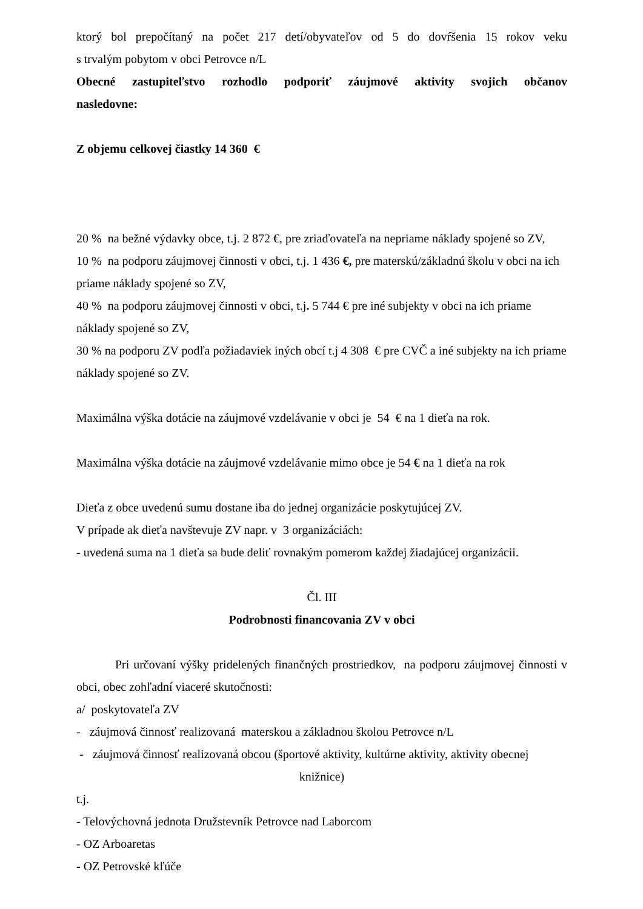ktorý bol prepočítaný na počet 217 detí/obyvateľov od 5 do dovŕšenia 15 rokov veku
s trvalým pobytom v obci Petrovce n/L
Obecné zastupiteľstvo rozhodlo podporiť záujmové aktivity svojich občanov
nasledovne:
Z objemu celkovej čiastky 14 360 €
20 % na bežné výdavky obce, t.j. 2 872 €, pre zriaďovateľa na nepriame náklady spojené so ZV,
10 % na podporu záujmovej činnosti v obci, t.j. 1 436 €, pre materskú/základnú školu v obci na ich priame náklady spojené so ZV,
40 % na podporu záujmovej činnosti v obci, t.j. 5 744 € pre iné subjekty v obci na ich priame náklady spojené so ZV,
30 % na podporu ZV podľa požiadaviek iných obcí t.j 4 308 € pre CVČ a iné subjekty na ich priame náklady spojené so ZV.
Maximálna výška dotácie na záujmové vzdelávanie v obci je 54 € na 1 dieťa na rok.
Maximálna výška dotácie na záujmové vzdelávanie mimo obce je 54 € na 1 dieťa na rok
Dieťa z obce uvedenú sumu dostane iba do jednej organizácie poskytujúcej ZV.
V prípade ak dieťa navštevuje ZV napr. v 3 organizáciách:
- uvedená suma na 1 dieťa sa bude deliť rovnakým pomerom každej žiadajúcej organizácii.
Čl. III
Podrobnosti financovania ZV v obci
Pri určovaní výšky pridelených finančných prostriedkov, na podporu záujmovej činnosti v obci, obec zohľadní viaceré skutočnosti:
a/ poskytovateľa ZV
- záujmová činnosť realizovaná materskou a základnou školou Petrovce n/L
- záujmová činnosť realizovaná obcou (športové aktivity, kultúrne aktivity, aktivity obecnej
knižnice)
t.j.
- Telovýchovná jednota Družstevník Petrovce nad Laborcom
- OZ Arboaretas
- OZ Petrovské kľúče